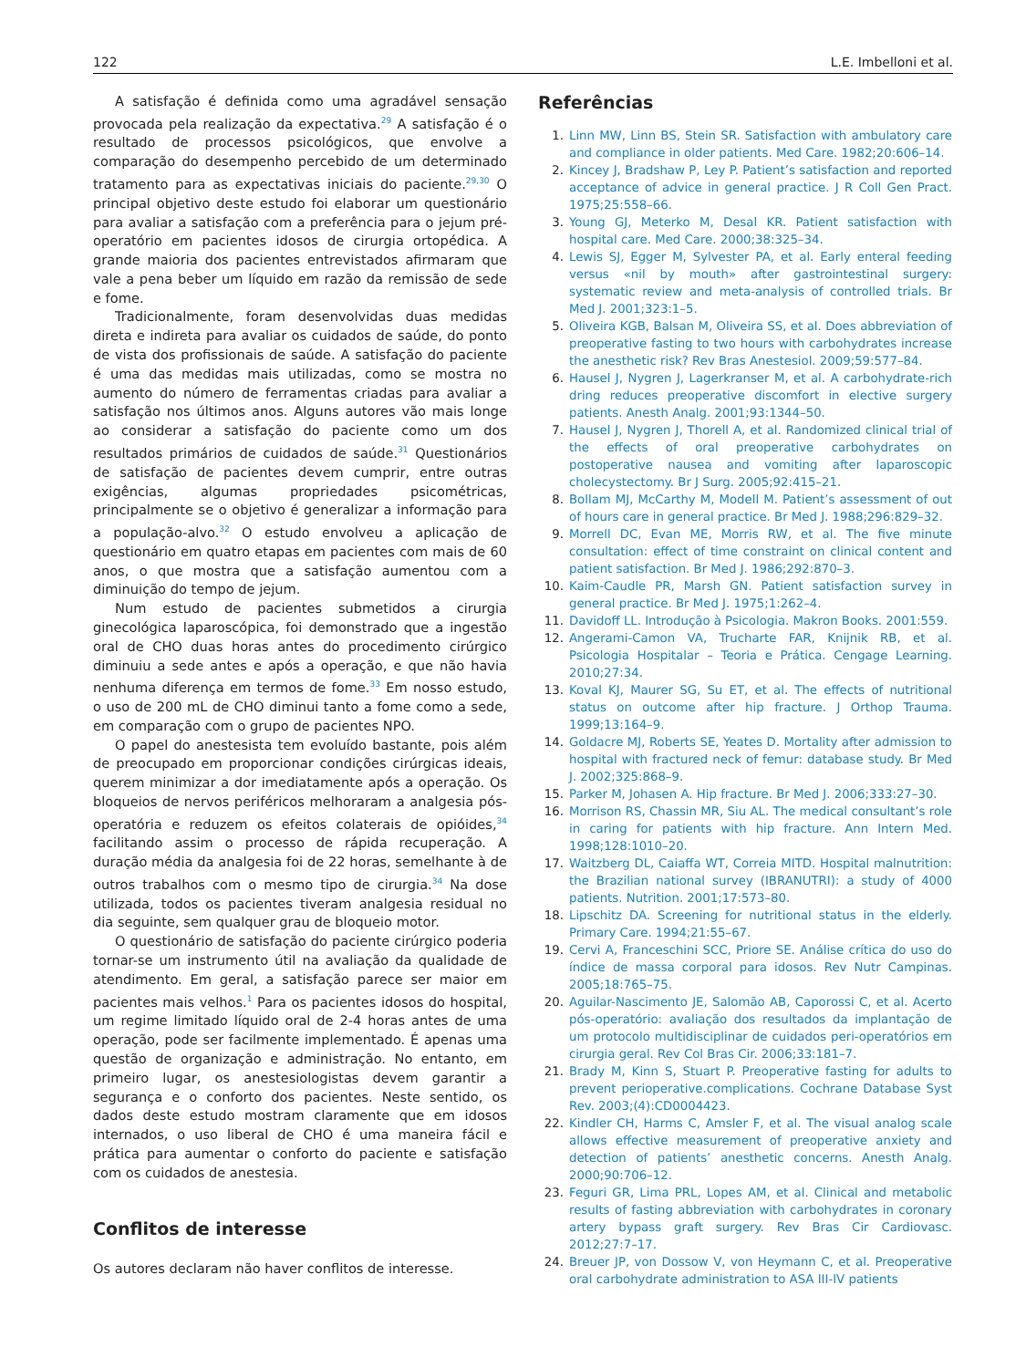122 L.E. Imbelloni et al.
A satisfação é definida como uma agradável sensação provocada pela realização da expectativa.<sup>29</sup> A satisfação é o resultado de processos psicológicos, que envolve a comparação do desempenho percebido de um determinado tratamento para as expectativas iniciais do paciente.<sup>29,30</sup> O principal objetivo deste estudo foi elaborar um questionário para avaliar a satisfação com a preferência para o jejum pré-operatório em pacientes idosos de cirurgia ortopédica. A grande maioria dos pacientes entrevistados afirmaram que vale a pena beber um líquido em razão da remissão de sede e fome.
Tradicionalmente, foram desenvolvidas duas medidas direta e indireta para avaliar os cuidados de saúde, do ponto de vista dos profissionais de saúde. A satisfação do paciente é uma das medidas mais utilizadas, como se mostra no aumento do número de ferramentas criadas para avaliar a satisfação nos últimos anos. Alguns autores vão mais longe ao considerar a satisfação do paciente como um dos resultados primários de cuidados de saúde.<sup>31</sup> Questionários de satisfação de pacientes devem cumprir, entre outras exigências, algumas propriedades psicométricas, principalmente se o objetivo é generalizar a informação para a população-alvo.<sup>32</sup> O estudo envolveu a aplicação de questionário em quatro etapas em pacientes com mais de 60 anos, o que mostra que a satisfação aumentou com a diminuição do tempo de jejum.
Num estudo de pacientes submetidos a cirurgia ginecológica laparoscópica, foi demonstrado que a ingestão oral de CHO duas horas antes do procedimento cirúrgico diminuiu a sede antes e após a operação, e que não havia nenhuma diferença em termos de fome.<sup>33</sup> Em nosso estudo, o uso de 200 mL de CHO diminui tanto a fome como a sede, em comparação com o grupo de pacientes NPO.
O papel do anestesista tem evoluído bastante, pois além de preocupado em proporcionar condições cirúrgicas ideais, querem minimizar a dor imediatamente após a operação. Os bloqueios de nervos periféricos melhoraram a analgesia pós-operatória e reduzem os efeitos colaterais de opióides,<sup>34</sup> facilitando assim o processo de rápida recuperação. A duração média da analgesia foi de 22 horas, semelhante à de outros trabalhos com o mesmo tipo de cirurgia.<sup>34</sup> Na dose utilizada, todos os pacientes tiveram analgesia residual no dia seguinte, sem qualquer grau de bloqueio motor.
O questionário de satisfação do paciente cirúrgico poderia tornar-se um instrumento útil na avaliação da qualidade de atendimento. Em geral, a satisfação parece ser maior em pacientes mais velhos.<sup>1</sup> Para os pacientes idosos do hospital, um regime limitado líquido oral de 2-4 horas antes de uma operação, pode ser facilmente implementado. É apenas uma questão de organização e administração. No entanto, em primeiro lugar, os anestesiologistas devem garantir a segurança e o conforto dos pacientes. Neste sentido, os dados deste estudo mostram claramente que em idosos internados, o uso liberal de CHO é uma maneira fácil e prática para aumentar o conforto do paciente e satisfação com os cuidados de anestesia.
Conflitos de interesse
Os autores declaram não haver conflitos de interesse.
Referências
1. Linn MW, Linn BS, Stein SR. Satisfaction with ambulatory care and compliance in older patients. Med Care. 1982;20:606–14.
2. Kincey J, Bradshaw P, Ley P. Patient’s satisfaction and reported acceptance of advice in general practice. J R Coll Gen Pract. 1975;25:558–66.
3. Young GJ, Meterko M, Desal KR. Patient satisfaction with hospital care. Med Care. 2000;38:325–34.
4. Lewis SJ, Egger M, Sylvester PA, et al. Early enteral feeding versus «nil by mouth» after gastrointestinal surgery: systematic review and meta-analysis of controlled trials. Br Med J. 2001;323:1–5.
5. Oliveira KGB, Balsan M, Oliveira SS, et al. Does abbreviation of preoperative fasting to two hours with carbohydrates increase the anesthetic risk? Rev Bras Anestesiol. 2009;59:577–84.
6. Hausel J, Nygren J, Lagerkranser M, et al. A carbohydrate-rich dring reduces preoperative discomfort in elective surgery patients. Anesth Analg. 2001;93:1344–50.
7. Hausel J, Nygren J, Thorell A, et al. Randomized clinical trial of the effects of oral preoperative carbohydrates on postoperative nausea and vomiting after laparoscopic cholecystectomy. Br J Surg. 2005;92:415–21.
8. Bollam MJ, McCarthy M, Modell M. Patient’s assessment of out of hours care in general practice. Br Med J. 1988;296:829–32.
9. Morrell DC, Evan ME, Morris RW, et al. The five minute consultation: effect of time constraint on clinical content and patient satisfaction. Br Med J. 1986;292:870–3.
10. Kaim-Caudle PR, Marsh GN. Patient satisfaction survey in general practice. Br Med J. 1975;1:262–4.
11. Davidoff LL. Introdução à Psicologia. Makron Books. 2001:559.
12. Angerami-Camon VA, Trucharte FAR, Knijnik RB, et al. Psicologia Hospitalar – Teoria e Prática. Cengage Learning. 2010;27:34.
13. Koval KJ, Maurer SG, Su ET, et al. The effects of nutritional status on outcome after hip fracture. J Orthop Trauma. 1999;13:164–9.
14. Goldacre MJ, Roberts SE, Yeates D. Mortality after admission to hospital with fractured neck of femur: database study. Br Med J. 2002;325:868–9.
15. Parker M, Johasen A. Hip fracture. Br Med J. 2006;333:27–30.
16. Morrison RS, Chassin MR, Siu AL. The medical consultant’s role in caring for patients with hip fracture. Ann Intern Med. 1998;128:1010–20.
17. Waitzberg DL, Caiaffa WT, Correia MITD. Hospital malnutrition: the Brazilian national survey (IBRANUTRI): a study of 4000 patients. Nutrition. 2001;17:573–80.
18. Lipschitz DA. Screening for nutritional status in the elderly. Primary Care. 1994;21:55–67.
19. Cervi A, Franceschini SCC, Priore SE. Análise crítica do uso do índice de massa corporal para idosos. Rev Nutr Campinas. 2005;18:765–75.
20. Aguilar-Nascimento JE, Salomão AB, Caporossi C, et al. Acerto pós-operatório: avaliação dos resultados da implantação de um protocolo multidisciplinar de cuidados peri-operatórios em cirurgia geral. Rev Col Bras Cir. 2006;33:181–7.
21. Brady M, Kinn S, Stuart P. Preoperative fasting for adults to prevent perioperative.complications. Cochrane Database Syst Rev. 2003;(4):CD0004423.
22. Kindler CH, Harms C, Amsler F, et al. The visual analog scale allows effective measurement of preoperative anxiety and detection of patients’ anesthetic concerns. Anesth Analg. 2000;90:706–12.
23. Feguri GR, Lima PRL, Lopes AM, et al. Clinical and metabolic results of fasting abbreviation with carbohydrates in coronary artery bypass graft surgery. Rev Bras Cir Cardiovasc. 2012;27:7–17.
24. Breuer JP, von Dossow V, von Heymann C, et al. Preoperative oral carbohydrate administration to ASA III-IV patients